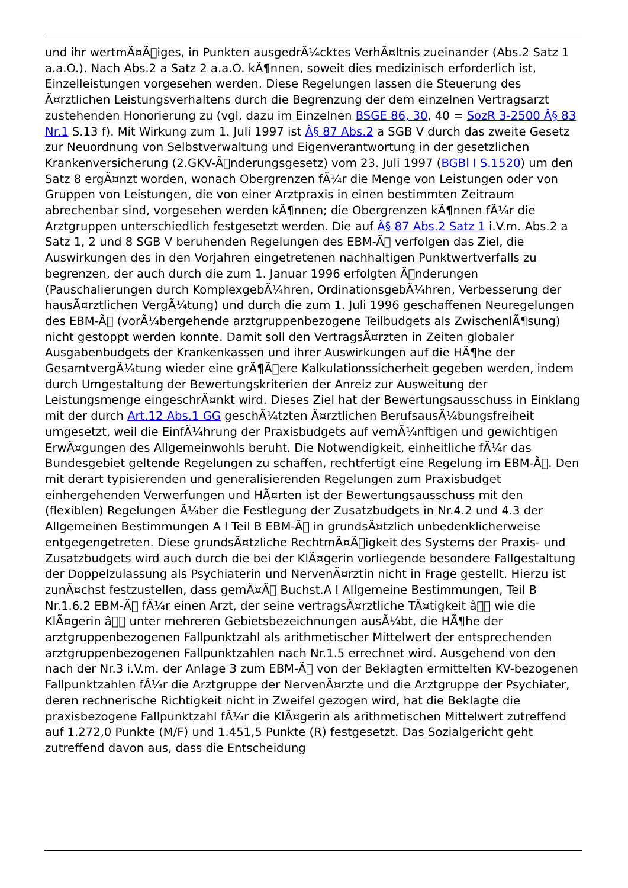und ihr wertmÃ¤Ã￿iges, in Punkten ausgedrÃ¼cktes VerhÃ¤ltnis zueinander (Abs.2 Satz 1 a.a.O.). Nach Abs.2 a Satz 2 a.a.O. kÃ¶nnen, soweit dies medizinisch erforderlich ist, Einzelleistungen vorgesehen werden. Diese Regelungen lassen die Steuerung des Ã¤rztlichen Leistungsverhaltens durch die Begrenzung der dem einzelnen Vertragsarzt zustehenden Honorierung zu (vgl. dazu im Einzelnen BSGE 86, 30, 40 = SozR 3-2500 Â§ 83 Nr.1 S.13 f). Mit Wirkung zum 1. Juli 1997 ist Â§ 87 Abs.2 a SGB V durch das zweite Gesetz zur Neuordnung von Selbstverwaltung und Eigenverantwortung in der gesetzlichen Krankenversicherung (2.GKV-Ã￿nderungsgesetz) vom 23. Juli 1997 (BGBl I S.1520) um den Satz 8 ergÃ¤nzt worden, wonach Obergrenzen fÃ¼r die Menge von Leistungen oder von Gruppen von Leistungen, die von einer Arztpraxis in einen bestimmten Zeitraum abrechenbar sind, vorgesehen werden kÃ¶nnen; die Obergrenzen kÃ¶nnen fÃ¼r die Arztgruppen unterschiedlich festgesetzt werden. Die auf Â§ 87 Abs.2 Satz 1 i.V.m. Abs.2 a Satz 1, 2 und 8 SGB V beruhenden Regelungen des EBM-Ã￿ verfolgen das Ziel, die Auswirkungen des in den Vorjahren eingetretenen nachhaltigen Punktwertverfalls zu begrenzen, der auch durch die zum 1. Januar 1996 erfolgten Ã￿nderungen (Pauschalierungen durch KomplexgebÃ¼hren, OrdinationsgebÃ¼hren, Verbesserung der hausÃ¤rztlichen VergÃ¼tung) und durch die zum 1. Juli 1996 geschaffenen Neuregelungen des EBM-Ã￿ (vorÃ¼bergehende arztgruppenbezogene Teilbudgets als ZwischenlÃ¶sung) nicht gestoppt werden konnte. Damit soll den VertragsÃ¤rzten in Zeiten globaler Ausgabenbudgets der Krankenkassen und ihrer Auswirkungen auf die HÃ¶he der GesamtvergÃ¼tung wieder eine grÃ¶Ã￿ere Kalkulationssicherheit gegeben werden, indem durch Umgestaltung der Bewertungskriterien der Anreiz zur Ausweitung der Leistungsmenge eingeschrÃ¤nkt wird. Dieses Ziel hat der Bewertungsausschuss in Einklang mit der durch Art.12 Abs.1 GG geschÃ¼tzten Ã¤rztlichen BerufsausÃ¼bungsfreiheit umgesetzt, weil die EinfÃ¼hrung der Praxisbudgets auf vernÃ¼nftigen und gewichtigen ErwÃ¤gungen des Allgemeinwohls beruht. Die Notwendigkeit, einheitliche fÃ¼r das Bundesgebiet geltende Regelungen zu schaffen, rechtfertigt eine Regelung im EBM-Ã￿. Den mit derart typisierenden und generalisierenden Regelungen zum Praxisbudget einhergehenden Verwerfungen und HÃ¤rten ist der Bewertungsausschuss mit den (flexiblen) Regelungen Ã¼ber die Festlegung der Zusatzbudgets in Nr.4.2 und 4.3 der Allgemeinen Bestimmungen A I Teil B EBM-Ã￿ in grundsÃ¤tzlich unbedenklicherweise entgegengetreten. Diese grundsÃ¤tzliche RechtmÃ¤Ã￿igkeit des Systems der Praxis- und Zusatzbudgets wird auch durch die bei der KlÃ¤gerin vorliegende besondere Fallgestaltung der Doppelzulassung als Psychiaterin und NervenÃ¤rztin nicht in Frage gestellt. Hierzu ist zunÃ¤chst festzustellen, dass gemÃ¤Ã￿ Buchst.A I Allgemeine Bestimmungen, Teil B Nr.1.6.2 EBM-Ã￿ fÃ¼r einen Arzt, der seine vertragsÃ¤rztliche TÃ¤tigkeit â￿￿ wie die KlÃ¤gerin â￿￿ unter mehreren Gebietsbezeichnungen ausÃ¼bt, die HÃ¶he der arztgruppenbezogenen Fallpunktzahl als arithmetischer Mittelwert der entsprechenden arztgruppenbezogenen Fallpunktzahlen nach Nr.1.5 errechnet wird. Ausgehend von den nach der Nr.3 i.V.m. der Anlage 3 zum EBM-Ã￿ von der Beklagten ermittelten KV-bezogenen Fallpunktzahlen fÃ¼r die Arztgruppe der NervenÃ¤rzte und die Arztgruppe der Psychiater, deren rechnerische Richtigkeit nicht in Zweifel gezogen wird, hat die Beklagte die praxisbezogene Fallpunktzahl fÃ¼r die KlÃ¤gerin als arithmetischen Mittelwert zutreffend auf 1.272,0 Punkte (M/F) und 1.451,5 Punkte (R) festgesetzt. Das Sozialgericht geht zutreffend davon aus, dass die Entscheidung